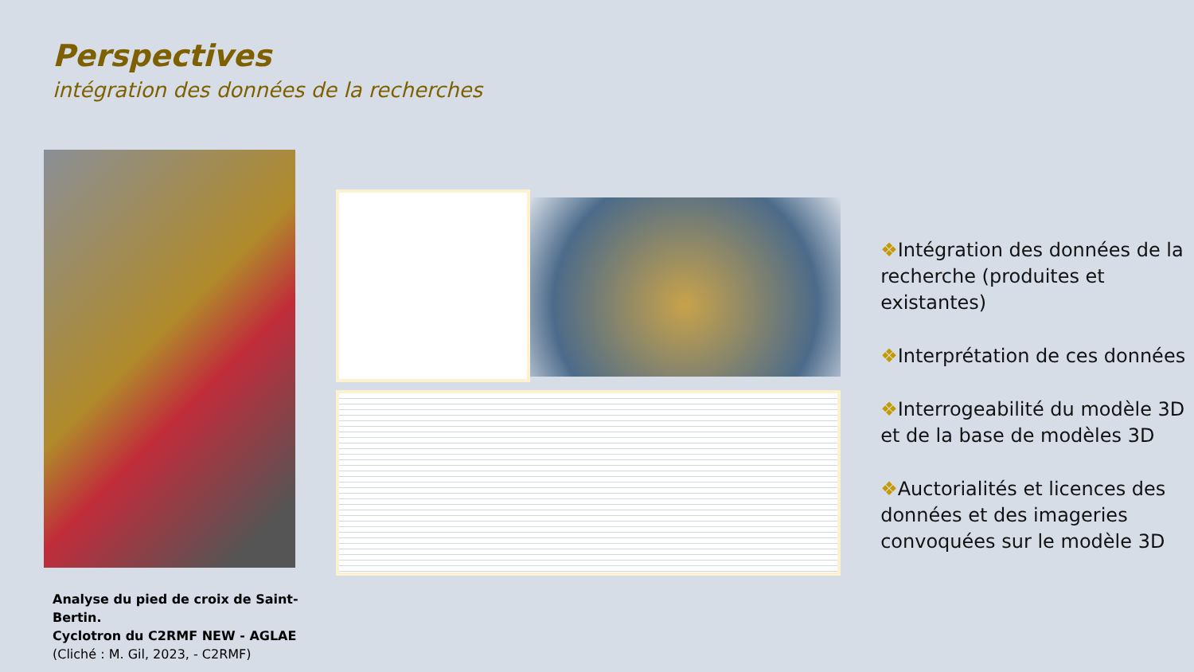Perspectives
intégration des données de la recherches
Analyse du pied de croix de Saint-Bertin.
Cyclotron du C2RMF NEW - AGLAE
(Cliché : M. Gil, 2023, - C2RMF)
❖Intégration des données de la recherche (produites et existantes)
❖Interprétation de ces données
❖Interrogeabilité du modèle 3D et de la base de modèles 3D
❖Auctorialités et licences des données et des imageries convoquées sur le modèle 3D